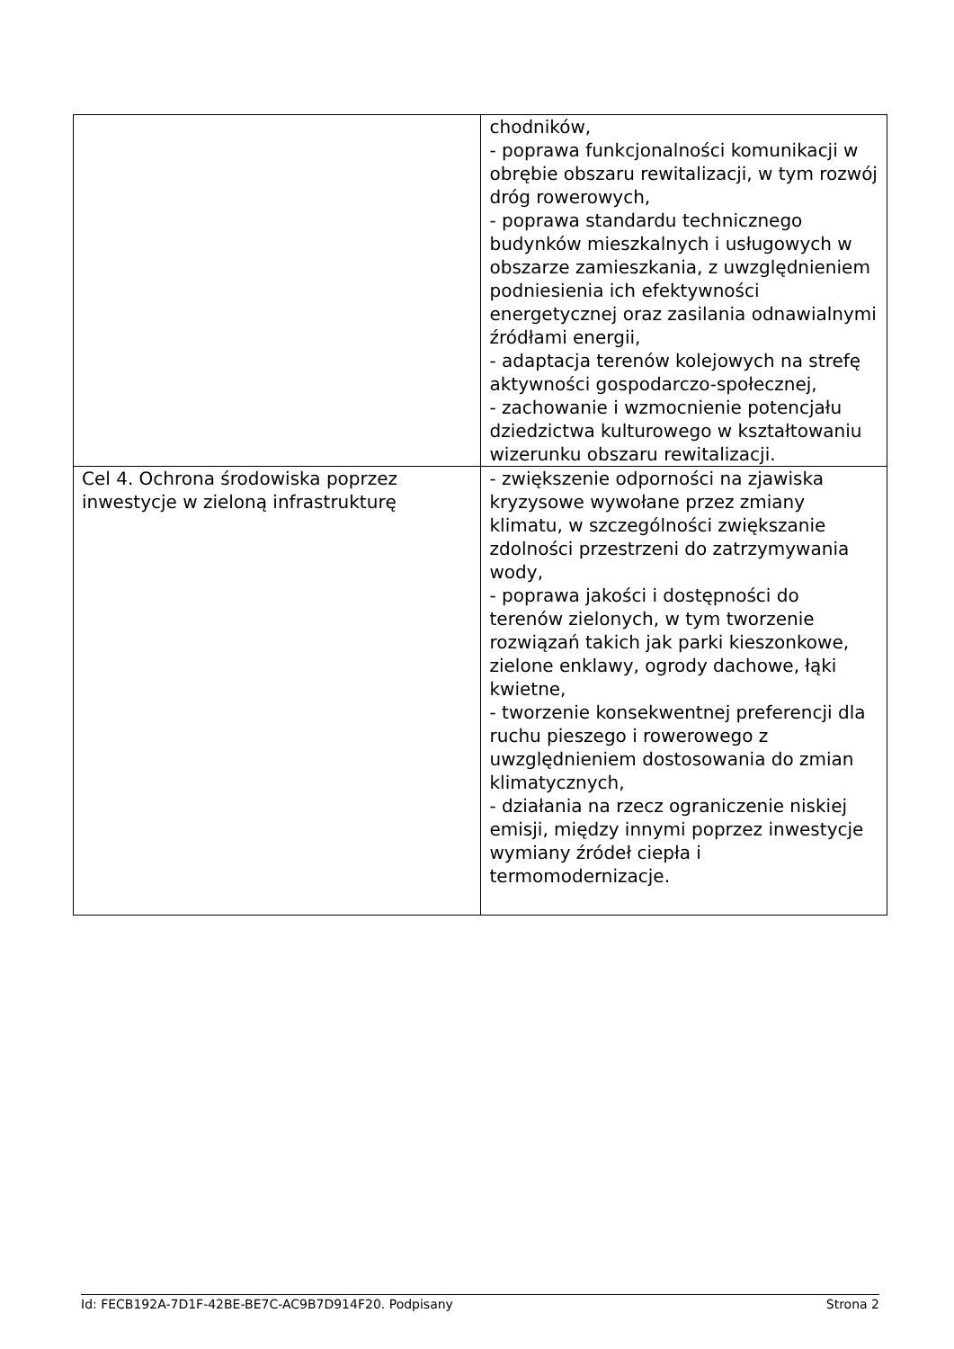| | chodników, - poprawa funkcjonalności komunikacji w obrębie obszaru rewitalizacji, w tym rozwój dróg rowerowych, - poprawa standardu technicznego budynków mieszkalnych i usługowych w obszarze zamieszkania, z uwzględnieniem podniesienia ich efektywności energetycznej oraz zasilania odnawialnymi źródłami energii, - adaptacja terenów kolejowych na strefę aktywności gospodarczo-społecznej, - zachowanie i wzmocnienie potencjału dziedzictwa kulturowego w kształtowaniu wizerunku obszaru rewitalizacji. |
| Cel 4. Ochrona środowiska poprzez inwestycje w zieloną infrastrukturę | - zwiększenie odporności na zjawiska kryzysowe wywołane przez zmiany klimatu, w szczególności zwiększanie zdolności przestrzeni do zatrzymywania wody, - poprawa jakości i dostępności do terenów zielonych, w tym tworzenie rozwiązań takich jak parki kieszonkowe, zielone enklawy, ogrody dachowe, łąki kwietne, - tworzenie konsekwentnej preferencji dla ruchu pieszego i rowerowego z uwzględnieniem dostosowania do zmian klimatycznych, - działania na rzecz ograniczenie niskiej emisji, między innymi poprzez inwestycje wymiany źródeł ciepła i termomodernizacje. |
Id: FECB192A-7D1F-42BE-BE7C-AC9B7D914F20. Podpisany Strona 2